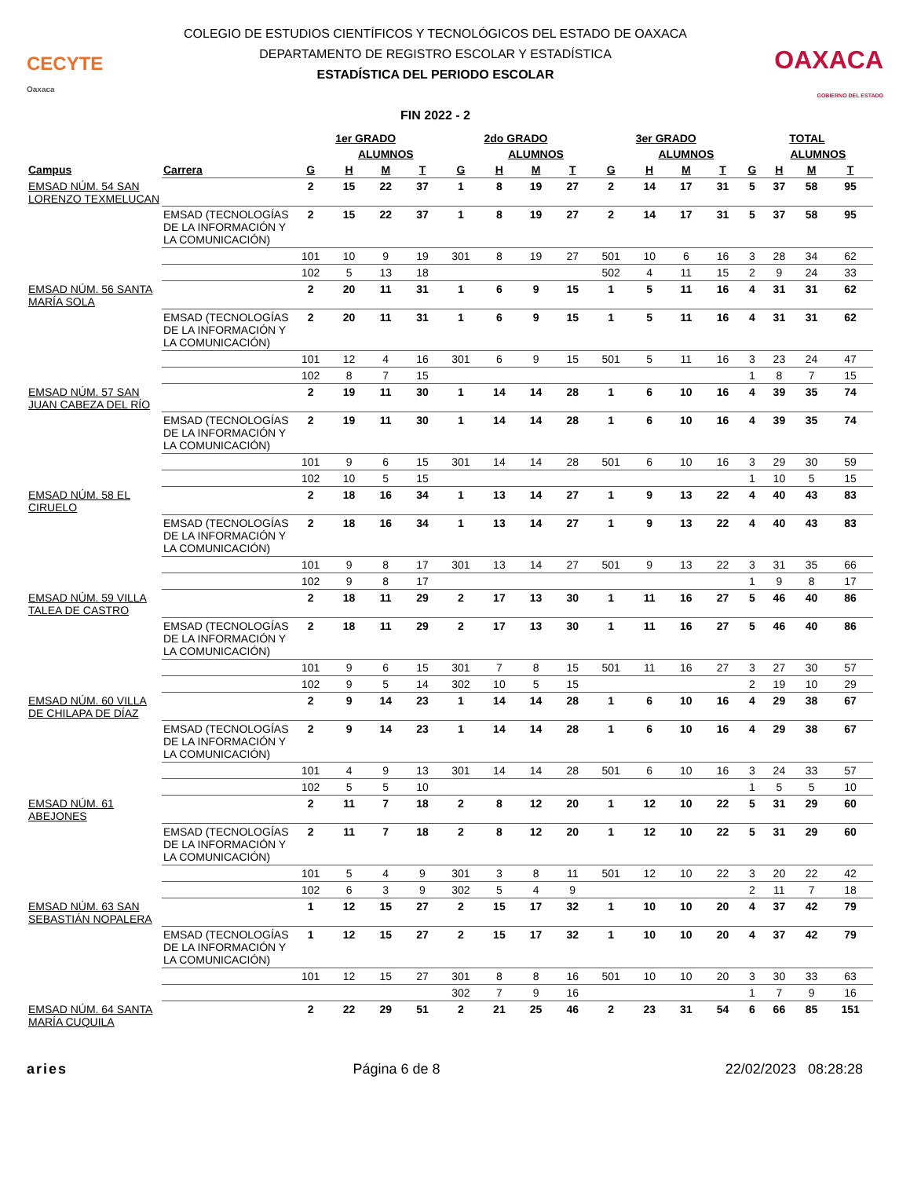CECYTE
Oaxaca
COLEGIO DE ESTUDIOS CIENTÍFICOS Y TECNOLÓGICOS DEL ESTADO DE OAXACA
DEPARTAMENTO DE REGISTRO ESCOLAR Y ESTADÍSTICA
ESTADÍSTICA DEL PERIODO ESCOLAR
FIN 2022 - 2
OAXACA
GOBIERNO DEL ESTADO
| | | 1er GRADO | | | | 2do GRADO | | | | 3er GRADO | | | | TOTAL | | | |
| --- | --- | --- | --- | --- | --- | --- | --- | --- | --- | --- | --- | --- | --- | --- | --- | --- | --- |
| | | | ALUMNOS | | | | ALUMNOS | | | | ALUMNOS | | | | ALUMNOS | | |
| Campus | Carrera | G | H | M | T | G | H | M | T | G | H | M | T | G | H | M | T |
| EMSAD NÚM. 54 SAN LORENZO TEXMELUCAN | | 2 | 15 | 22 | 37 | 1 | 8 | 19 | 27 | 2 | 14 | 17 | 31 | 5 | 37 | 58 | 95 |
| | EMSAD (TECNOLOGÍAS DE LA INFORMACIÓN Y LA COMUNICACIÓN) | 2 | 15 | 22 | 37 | 1 | 8 | 19 | 27 | 2 | 14 | 17 | 31 | 5 | 37 | 58 | 95 |
| | | 101 | 10 | 9 | 19 | 301 | 8 | 19 | 27 | 501 | 10 | 6 | 16 | 3 | 28 | 34 | 62 |
| | | 102 | 5 | 13 | 18 | | | | | 502 | 4 | 11 | 15 | 2 | 9 | 24 | 33 |
| EMSAD NÚM. 56 SANTA MARÍA SOLA | | 2 | 20 | 11 | 31 | 1 | 6 | 9 | 15 | 1 | 5 | 11 | 16 | 4 | 31 | 31 | 62 |
| | EMSAD (TECNOLOGÍAS DE LA INFORMACIÓN Y LA COMUNICACIÓN) | 2 | 20 | 11 | 31 | 1 | 6 | 9 | 15 | 1 | 5 | 11 | 16 | 4 | 31 | 31 | 62 |
| | | 101 | 12 | 4 | 16 | 301 | 6 | 9 | 15 | 501 | 5 | 11 | 16 | 3 | 23 | 24 | 47 |
| | | 102 | 8 | 7 | 15 | | | | | | | | | 1 | 8 | 7 | 15 |
| EMSAD NÚM. 57 SAN JUAN CABEZA DEL RÍO | | 2 | 19 | 11 | 30 | 1 | 14 | 14 | 28 | 1 | 6 | 10 | 16 | 4 | 39 | 35 | 74 |
| | EMSAD (TECNOLOGÍAS DE LA INFORMACIÓN Y LA COMUNICACIÓN) | 2 | 19 | 11 | 30 | 1 | 14 | 14 | 28 | 1 | 6 | 10 | 16 | 4 | 39 | 35 | 74 |
| | | 101 | 9 | 6 | 15 | 301 | 14 | 14 | 28 | 501 | 6 | 10 | 16 | 3 | 29 | 30 | 59 |
| | | 102 | 10 | 5 | 15 | | | | | | | | | 1 | 10 | 5 | 15 |
| EMSAD NÚM. 58 EL CIRUELO | | 2 | 18 | 16 | 34 | 1 | 13 | 14 | 27 | 1 | 9 | 13 | 22 | 4 | 40 | 43 | 83 |
| | EMSAD (TECNOLOGÍAS DE LA INFORMACIÓN Y LA COMUNICACIÓN) | 2 | 18 | 16 | 34 | 1 | 13 | 14 | 27 | 1 | 9 | 13 | 22 | 4 | 40 | 43 | 83 |
| | | 101 | 9 | 8 | 17 | 301 | 13 | 14 | 27 | 501 | 9 | 13 | 22 | 3 | 31 | 35 | 66 |
| | | 102 | 9 | 8 | 17 | | | | | | | | | 1 | 9 | 8 | 17 |
| EMSAD NÚM. 59 VILLA TALEA DE CASTRO | | 2 | 18 | 11 | 29 | 2 | 17 | 13 | 30 | 1 | 11 | 16 | 27 | 5 | 46 | 40 | 86 |
| | EMSAD (TECNOLOGÍAS DE LA INFORMACIÓN Y LA COMUNICACIÓN) | 2 | 18 | 11 | 29 | 2 | 17 | 13 | 30 | 1 | 11 | 16 | 27 | 5 | 46 | 40 | 86 |
| | | 101 | 9 | 6 | 15 | 301 | 7 | 8 | 15 | 501 | 11 | 16 | 27 | 3 | 27 | 30 | 57 |
| | | 102 | 9 | 5 | 14 | 302 | 10 | 5 | 15 | | | | | 2 | 19 | 10 | 29 |
| EMSAD NÚM. 60 VILLA DE CHILAPA DE DÍAZ | | 2 | 9 | 14 | 23 | 1 | 14 | 14 | 28 | 1 | 6 | 10 | 16 | 4 | 29 | 38 | 67 |
| | EMSAD (TECNOLOGÍAS DE LA INFORMACIÓN Y LA COMUNICACIÓN) | 2 | 9 | 14 | 23 | 1 | 14 | 14 | 28 | 1 | 6 | 10 | 16 | 4 | 29 | 38 | 67 |
| | | 101 | 4 | 9 | 13 | 301 | 14 | 14 | 28 | 501 | 6 | 10 | 16 | 3 | 24 | 33 | 57 |
| | | 102 | 5 | 5 | 10 | | | | | | | | | 1 | 5 | 5 | 10 |
| EMSAD NÚM. 61 ABEJONES | | 2 | 11 | 7 | 18 | 2 | 8 | 12 | 20 | 1 | 12 | 10 | 22 | 5 | 31 | 29 | 60 |
| | EMSAD (TECNOLOGÍAS DE LA INFORMACIÓN Y LA COMUNICACIÓN) | 2 | 11 | 7 | 18 | 2 | 8 | 12 | 20 | 1 | 12 | 10 | 22 | 5 | 31 | 29 | 60 |
| | | 101 | 5 | 4 | 9 | 301 | 3 | 8 | 11 | 501 | 12 | 10 | 22 | 3 | 20 | 22 | 42 |
| | | 102 | 6 | 3 | 9 | 302 | 5 | 4 | 9 | | | | | 2 | 11 | 7 | 18 |
| EMSAD NÚM. 63 SAN SEBASTIÁN NOPALERA | | 1 | 12 | 15 | 27 | 2 | 15 | 17 | 32 | 1 | 10 | 10 | 20 | 4 | 37 | 42 | 79 |
| | EMSAD (TECNOLOGÍAS DE LA INFORMACIÓN Y LA COMUNICACIÓN) | 1 | 12 | 15 | 27 | 2 | 15 | 17 | 32 | 1 | 10 | 10 | 20 | 4 | 37 | 42 | 79 |
| | | 101 | 12 | 15 | 27 | 301 | 8 | 8 | 16 | 501 | 10 | 10 | 20 | 3 | 30 | 33 | 63 |
| | | | | | | 302 | 7 | 9 | 16 | | | | | 1 | 7 | 9 | 16 |
| EMSAD NÚM. 64 SANTA MARÍA CUQUILA | | 2 | 22 | 29 | 51 | 2 | 21 | 25 | 46 | 2 | 23 | 31 | 54 | 6 | 66 | 85 | 151 |
aries Página 6 de 8 22/02/2023 08:28:28